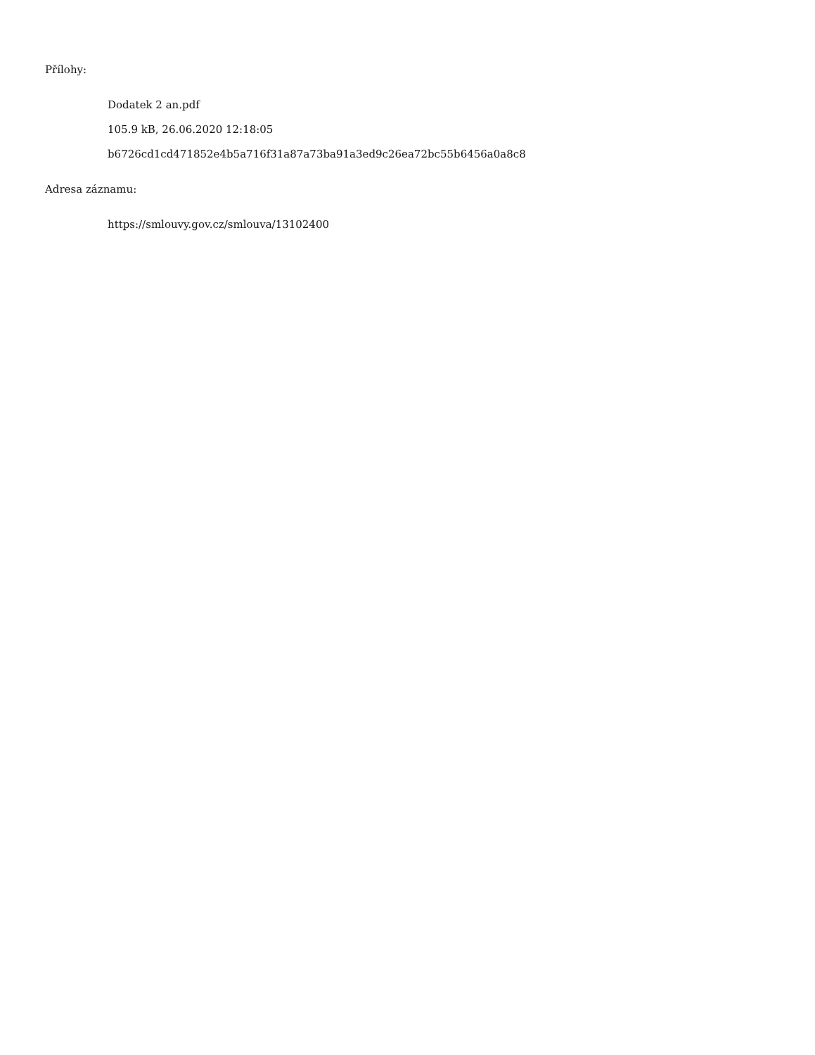Přílohy:
Dodatek 2 an.pdf
105.9 kB, 26.06.2020 12:18:05
b6726cd1cd471852e4b5a716f31a87a73ba91a3ed9c26ea72bc55b6456a0a8c8
Adresa záznamu:
https://smlouvy.gov.cz/smlouva/13102400